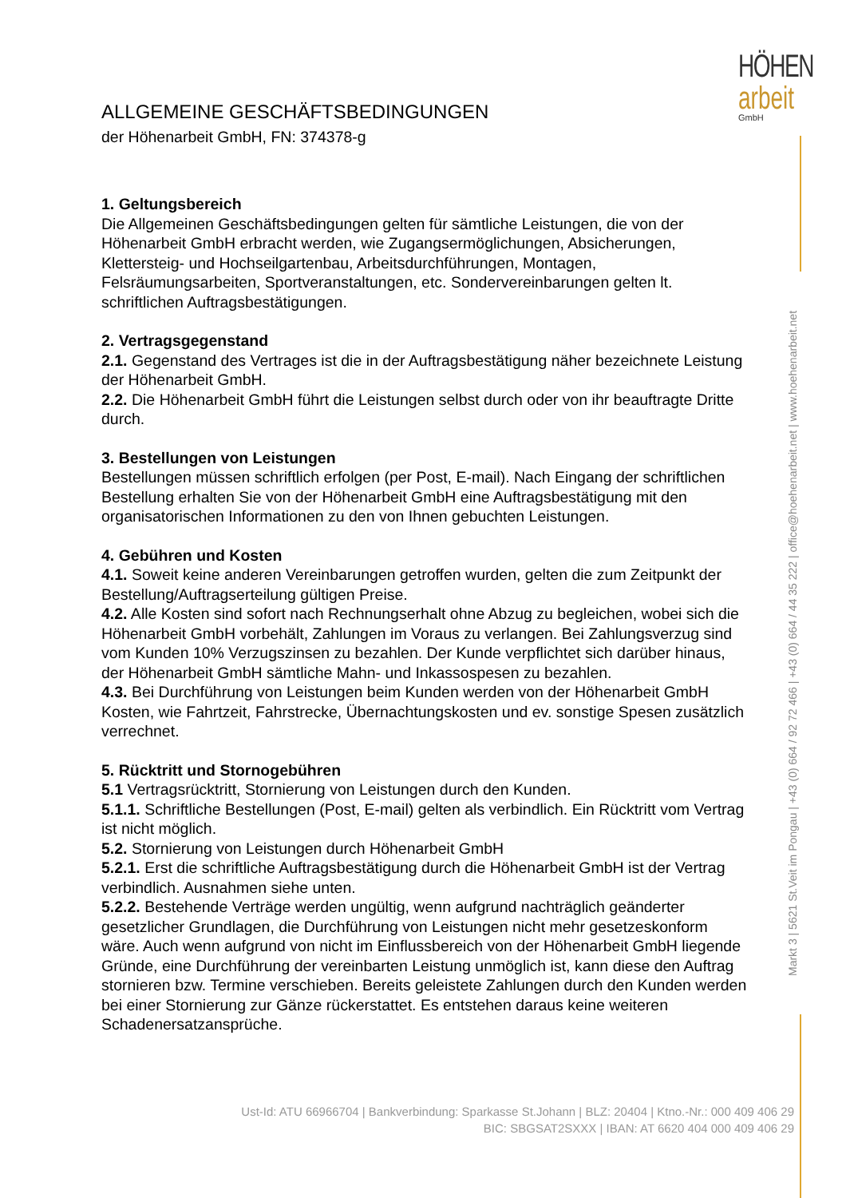HÖHEN
arbeit
GmbH
Markt 3 | 5621 St.Veit im Pongau | +43 (0) 664 / 92 72 466 | +43 (0) 664 / 44 35 222 | office@hoehenarbeit.net | www.hoehenarbeit.net
ALLGEMEINE GESCHÄFTSBEDINGUNGEN
der Höhenarbeit GmbH, FN: 374378-g
1. Geltungsbereich
Die Allgemeinen Geschäftsbedingungen gelten für sämtliche Leistungen, die von der Höhenarbeit GmbH erbracht werden, wie Zugangsermöglichungen, Absicherungen, Klettersteig- und Hochseilgartenbau, Arbeitsdurchführungen, Montagen, Felsräumungsarbeiten, Sportveranstaltungen, etc. Sondervereinbarungen gelten lt. schriftlichen Auftragsbestätigungen.
2. Vertragsgegenstand
2.1. Gegenstand des Vertrages ist die in der Auftragsbestätigung näher bezeichnete Leistung der Höhenarbeit GmbH.
2.2. Die Höhenarbeit GmbH führt die Leistungen selbst durch oder von ihr beauftragte Dritte durch.
3. Bestellungen von Leistungen
Bestellungen müssen schriftlich erfolgen (per Post, E-mail). Nach Eingang der schriftlichen Bestellung erhalten Sie von der Höhenarbeit GmbH eine Auftragsbestätigung mit den organisatorischen Informationen zu den von Ihnen gebuchten Leistungen.
4. Gebühren und Kosten
4.1. Soweit keine anderen Vereinbarungen getroffen wurden, gelten die zum Zeitpunkt der Bestellung/Auftragserteilung gültigen Preise.
4.2. Alle Kosten sind sofort nach Rechnungserhalt ohne Abzug zu begleichen, wobei sich die Höhenarbeit GmbH vorbehält, Zahlungen im Voraus zu verlangen. Bei Zahlungsverzug sind vom Kunden 10% Verzugszinsen zu bezahlen. Der Kunde verpflichtet sich darüber hinaus, der Höhenarbeit GmbH sämtliche Mahn- und Inkassospesen zu bezahlen.
4.3. Bei Durchführung von Leistungen beim Kunden werden von der Höhenarbeit GmbH Kosten, wie Fahrtzeit, Fahrstrecke, Übernachtungskosten und ev. sonstige Spesen zusätzlich verrechnet.
5. Rücktritt und Stornogebühren
5.1 Vertragsrücktritt, Stornierung von Leistungen durch den Kunden.
5.1.1. Schriftliche Bestellungen (Post, E-mail) gelten als verbindlich. Ein Rücktritt vom Vertrag ist nicht möglich.
5.2. Stornierung von Leistungen durch Höhenarbeit GmbH
5.2.1. Erst die schriftliche Auftragsbestätigung durch die Höhenarbeit GmbH ist der Vertrag verbindlich. Ausnahmen siehe unten.
5.2.2. Bestehende Verträge werden ungültig, wenn aufgrund nachträglich geänderter gesetzlicher Grundlagen, die Durchführung von Leistungen nicht mehr gesetzeskonform wäre. Auch wenn aufgrund von nicht im Einflussbereich von der Höhenarbeit GmbH liegende Gründe, eine Durchführung der vereinbarten Leistung unmöglich ist, kann diese den Auftrag stornieren bzw. Termine verschieben. Bereits geleistete Zahlungen durch den Kunden werden bei einer Stornierung zur Gänze rückerstattet. Es entstehen daraus keine weiteren Schadenersatzansprüche.
Ust-Id: ATU 66966704 | Bankverbindung: Sparkasse St.Johann | BLZ: 20404 | Ktno.-Nr.: 000 409 406 29
BIC: SBGSAT2SXXX | IBAN: AT 6620 404 000 409 406 29